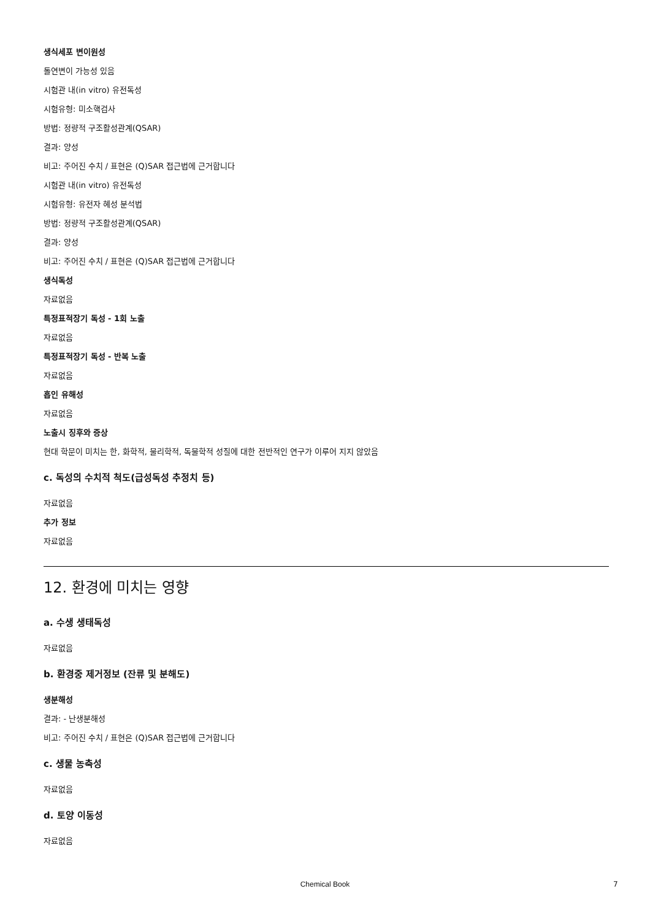생식세포 변이원성
돌연변이 가능성 있음
시험관 내(in vitro) 유전독성
시험유형: 미소핵검사
방법: 정량적 구조활성관계(QSAR)
결과: 양성
비고: 주어진 수치 / 표현은 (Q)SAR 접근법에 근거합니다
시험관 내(in vitro) 유전독성
시험유형: 유전자 혜성 분석법
방법: 정량적 구조활성관계(QSAR)
결과: 양성
비고: 주어진 수치 / 표현은 (Q)SAR 접근법에 근거합니다
생식독성
자료없음
특정표적장기 독성 - 1회 노출
자료없음
특정표적장기 독성 - 반복 노출
자료없음
흡인 유해성
자료없음
노출시 징후와 증상
현대 학문이 미치는 한, 화학적, 물리학적, 독물학적 성질에 대한 전반적인 연구가 이루어 지지 않았음
c. 독성의 수치적 척도(급성독성 추정치 등)
자료없음
추가 정보
자료없음
12. 환경에 미치는 영향
a. 수생 생태독성
자료없음
b. 환경중 제거정보 (잔류 및 분해도)
생분해성
결과: - 난생분해성
비고: 주어진 수치 / 표현은 (Q)SAR 접근법에 근거합니다
c. 생물 농축성
자료없음
d. 토양 이동성
자료없음
Chemical Book 7